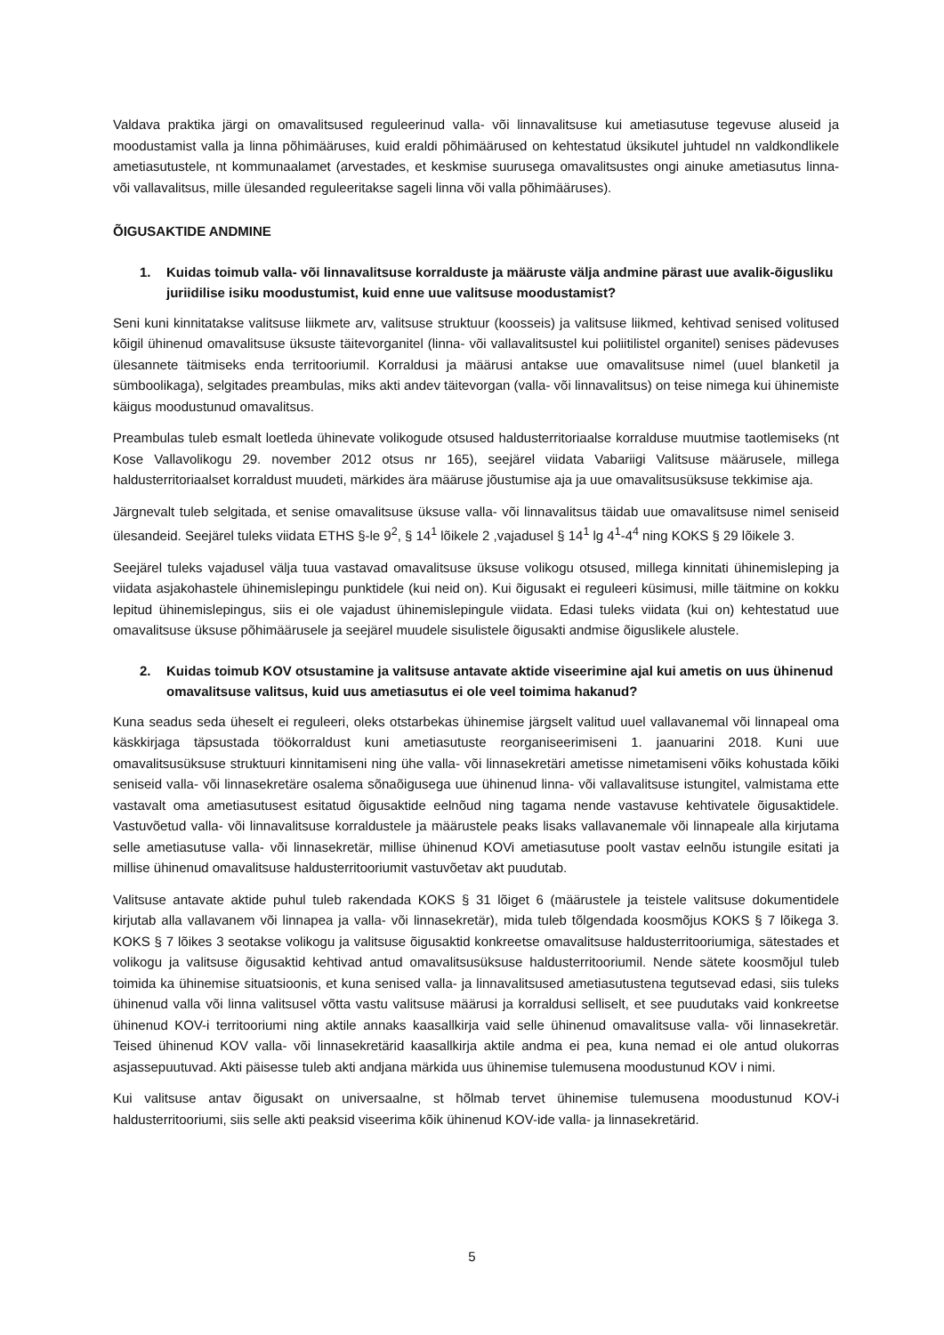Valdava praktika järgi on omavalitsused reguleerinud valla- või linnavalitsuse kui ametiasutuse tegevuse aluseid ja moodustamist valla ja linna põhimääruses, kuid eraldi põhimäärused on kehtestatud üksikutel juhtudel nn valdkondlikele ametiasutustele, nt kommunaalamet (arvestades, et keskmise suurusega omavalitsustes ongi ainuke ametiasutus linna- või vallavalitsus, mille ülesanded reguleeritakse sageli linna või valla põhimääruses).
ÕIGUSAKTIDE ANDMINE
1. Kuidas toimub valla- või linnavalitsuse korralduste ja määruste välja andmine pärast uue avalik-õigusliku juriidilise isiku moodustumist, kuid enne uue valitsuse moodustamist?
Seni kuni kinnitatakse valitsuse liikmete arv, valitsuse struktuur (koosseis) ja valitsuse liikmed, kehtivad senised volitused kõigil ühinenud omavalitsuse üksuste täitevorganitel (linna- või vallavalitsustel kui poliitilistel organitel) senises pädevuses ülesannete täitmiseks enda territooriumil. Korraldusi ja määrusi antakse uue omavalitsuse nimel (uuel blanketil ja sümboolikaga), selgitades preambulas, miks akti andev täitevorgan (valla- või linnavalitsus) on teise nimega kui ühinemiste käigus moodustunud omavalitsus.
Preambulas tuleb esmalt loetleda ühinevate volikogude otsused haldusterritoriaalse korralduse muutmise taotlemiseks (nt Kose Vallavolikogu 29. november 2012 otsus nr 165), seejärel viidata Vabariigi Valitsuse määrusele, millega haldusterritoriaalset korraldust muudeti, märkides ära määruse jõustumise aja ja uue omavalitsusüksuse tekkimise aja.
Järgnevalt tuleb selgitada, et senise omavalitsuse üksuse valla- või linnavalitsus täidab uue omavalitsuse nimel seniseid ülesandeid. Seejärel tuleks viidata ETHS §-le 9<sup>2</sup>, § 14<sup>1</sup> lõikele 2 ,vajadusel § 14<sup>1</sup> lg 4<sup>1</sup>-4<sup>4</sup> ning KOKS § 29 lõikele 3.
Seejärel tuleks vajadusel välja tuua vastavad omavalitsuse üksuse volikogu otsused, millega kinnitati ühinemisleping ja viidata asjakohastele ühinemislepingu punktidele (kui neid on). Kui õigusakt ei reguleeri küsimusi, mille täitmine on kokku lepitud ühinemislepingus, siis ei ole vajadust ühinemislepingule viidata. Edasi tuleks viidata (kui on) kehtestatud uue omavalitsuse üksuse põhimäärusele ja seejärel muudele sisulistele õigusakti andmise õiguslikele alustele.
2. Kuidas toimub KOV otsustamine ja valitsuse antavate aktide viseerimine ajal kui ametis on uus ühinenud omavalitsuse valitsus, kuid uus ametiasutus ei ole veel toimima hakanud?
Kuna seadus seda üheselt ei reguleeri, oleks otstarbekas ühinemise järgselt valitud uuel vallavanemal või linnapeal oma käskkirjaga täpsustada töökorraldust kuni ametiasutuste reorganiseerimiseni 1. jaanuarini 2018. Kuni uue omavalitsusüksuse struktuuri kinnitamiseni ning ühe valla- või linnasekretäri ametisse nimetamiseni võiks kohustada kõiki seniseid valla- või linnasekretäre osalema sõnaõigusega uue ühinenud linna- või vallavalitsuse istungitel, valmistama ette vastavalt oma ametiasutusest esitatud õigusaktide eelnõud ning tagama nende vastavuse kehtivatele õigusaktidele. Vastuvõetud valla- või linnavalitsuse korraldustele ja määrustele peaks lisaks vallavanemale või linnapeale alla kirjutama selle ametiasutuse valla- või linnasekretär, millise ühinenud KOVi ametiasutuse poolt vastav eelnõu istungile esitati ja millise ühinenud omavalitsuse haldusterritooriumit vastuvõetav akt puudutab.
Valitsuse antavate aktide puhul tuleb rakendada KOKS § 31 lõiget 6 (määrustele ja teistele valitsuse dokumentidele kirjutab alla vallavanem või linnapea ja valla- või linnasekretär), mida tuleb tõlgendada koosmõjus KOKS § 7 lõikega 3. KOKS § 7 lõikes 3 seotakse volikogu ja valitsuse õigusaktid konkreetse omavalitsuse haldusterritooriumiga, sätestades et volikogu ja valitsuse õigusaktid kehtivad antud omavalitsusüksuse haldusterritooriumil. Nende sätete koosmõjul tuleb toimida ka ühinemise situatsioonis, et kuna senised valla- ja linnavalitsused ametiasutustena tegutsevad edasi, siis tuleks ühinenud valla või linna valitsusel võtta vastu valitsuse määrusi ja korraldusi selliselt, et see puudutaks vaid konkreetse ühinenud KOV-i territooriumi ning aktile annaks kaasallkirja vaid selle ühinenud omavalitsuse valla- või linnasekretär. Teised ühinenud KOV valla- või linnasekretärid kaasallkirja aktile andma ei pea, kuna nemad ei ole antud olukorras asjassepuutuvad. Akti päisesse tuleb akti andjana märkida uus ühinemise tulemusena moodustunud KOV i nimi.
Kui valitsuse antav õigusakt on universaalne, st hõlmab tervet ühinemise tulemusena moodustunud KOV-i haldusterritooriumi, siis selle akti peaksid viseerima kõik ühinenud KOV-ide valla- ja linnasekretärid.
5